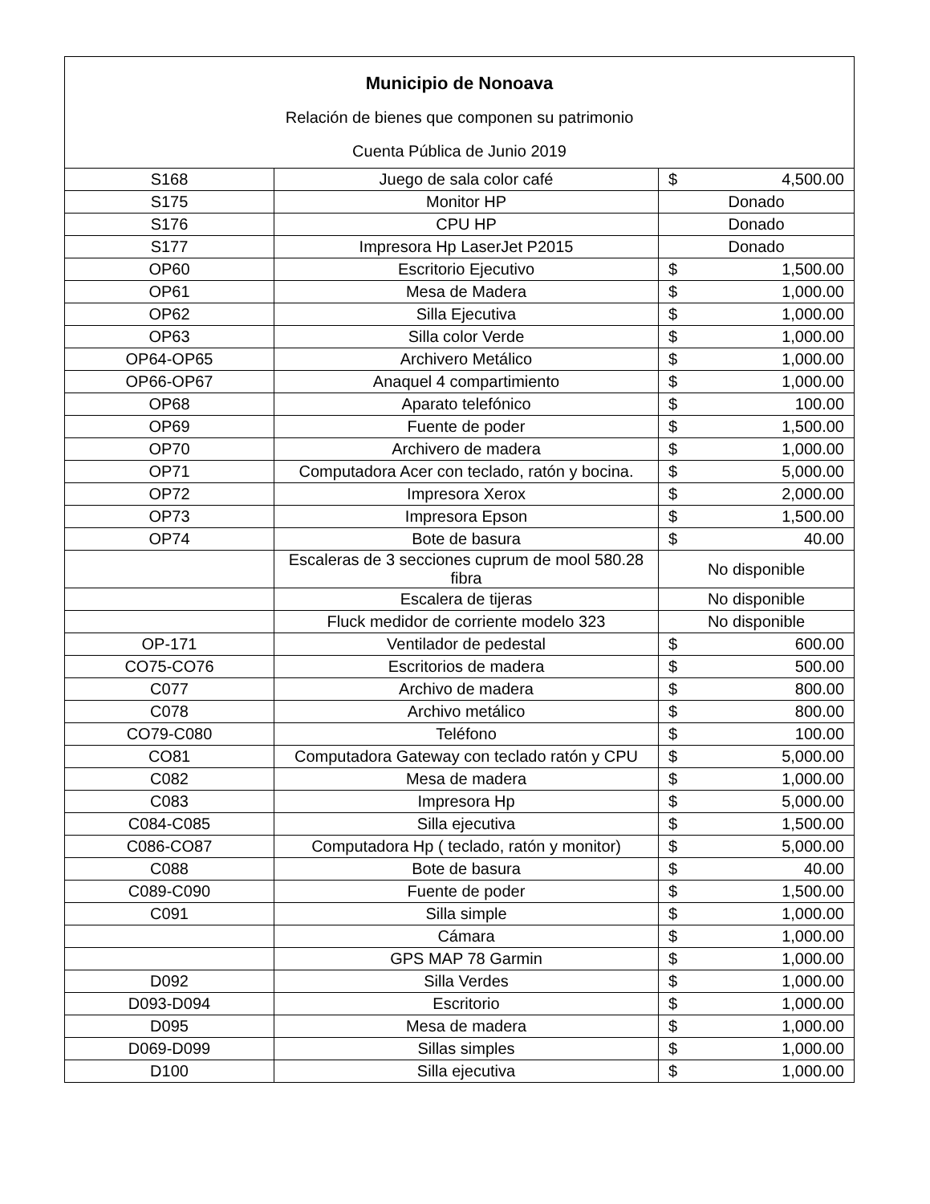| Municipio de Nonoava Relación de bienes que componen su patrimonio Cuenta Pública de Junio 2019 | | | |
| S168 | Juego de sala color café | $ | 4,500.00 |
| S175 | Monitor HP | Donado | |
| S176 | CPU HP | Donado | |
| S177 | Impresora Hp LaserJet P2015 | Donado | |
| OP60 | Escritorio Ejecutivo | $ | 1,500.00 |
| OP61 | Mesa de Madera | $ | 1,000.00 |
| OP62 | Silla Ejecutiva | $ | 1,000.00 |
| OP63 | Silla color Verde | $ | 1,000.00 |
| OP64-OP65 | Archivero Metálico | $ | 1,000.00 |
| OP66-OP67 | Anaquel 4 compartimiento | $ | 1,000.00 |
| OP68 | Aparato telefónico | $ | 100.00 |
| OP69 | Fuente de poder | $ | 1,500.00 |
| OP70 | Archivero de madera | $ | 1,000.00 |
| OP71 | Computadora Acer con teclado, ratón y bocina. | $ | 5,000.00 |
| OP72 | Impresora Xerox | $ | 2,000.00 |
| OP73 | Impresora Epson | $ | 1,500.00 |
| OP74 | Bote de basura | $ | 40.00 |
| | Escaleras de 3 secciones cuprum de mool 580.28 fibra | No disponible | |
| | Escalera de tijeras | No disponible | |
| | Fluck medidor de corriente modelo 323 | No disponible | |
| OP-171 | Ventilador de pedestal | $ | 600.00 |
| CO75-CO76 | Escritorios de madera | $ | 500.00 |
| C077 | Archivo de madera | $ | 800.00 |
| C078 | Archivo metálico | $ | 800.00 |
| CO79-C080 | Teléfono | $ | 100.00 |
| CO81 | Computadora Gateway con teclado ratón y CPU | $ | 5,000.00 |
| C082 | Mesa de madera | $ | 1,000.00 |
| C083 | Impresora Hp | $ | 5,000.00 |
| C084-C085 | Silla ejecutiva | $ | 1,500.00 |
| C086-CO87 | Computadora Hp ( teclado, ratón y monitor) | $ | 5,000.00 |
| C088 | Bote de basura | $ | 40.00 |
| C089-C090 | Fuente de poder | $ | 1,500.00 |
| C091 | Silla simple | $ | 1,000.00 |
| | Cámara | $ | 1,000.00 |
| | GPS MAP 78 Garmin | $ | 1,000.00 |
| D092 | Silla Verdes | $ | 1,000.00 |
| D093-D094 | Escritorio | $ | 1,000.00 |
| D095 | Mesa de madera | $ | 1,000.00 |
| D069-D099 | Sillas simples | $ | 1,000.00 |
| D100 | Silla ejecutiva | $ | 1,000.00 |